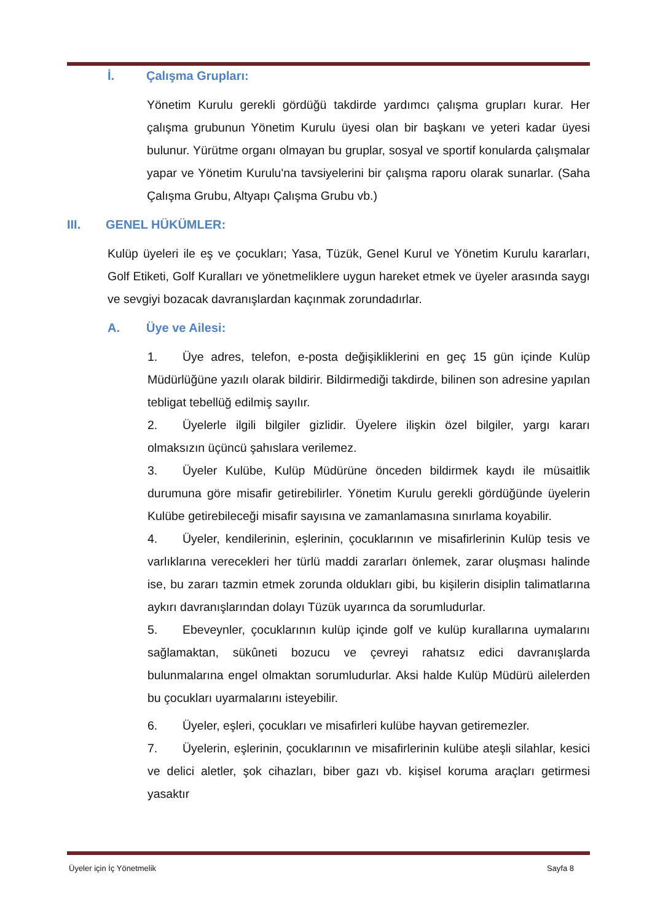İ. Çalışma Grupları:
Yönetim Kurulu gerekli gördüğü takdirde yardımcı çalışma grupları kurar. Her çalışma grubunun Yönetim Kurulu üyesi olan bir başkanı ve yeteri kadar üyesi bulunur. Yürütme organı olmayan bu gruplar, sosyal ve sportif konularda çalışmalar yapar ve Yönetim Kurulu'na tavsiyelerini bir çalışma raporu olarak sunarlar. (Saha Çalışma Grubu, Altyapı Çalışma Grubu vb.)
III. GENEL HÜKÜMLER:
Kulüp üyeleri ile eş ve çocukları; Yasa, Tüzük, Genel Kurul ve Yönetim Kurulu kararları, Golf Etiketi, Golf Kuralları ve yönetmeliklere uygun hareket etmek ve üyeler arasında saygı ve sevgiyi bozacak davranışlardan kaçınmak zorundadırlar.
A. Üye ve Ailesi:
1. Üye adres, telefon, e-posta değişikliklerini en geç 15 gün içinde Kulüp Müdürlüğüne yazılı olarak bildirir. Bildirmediği takdirde, bilinen son adresine yapılan tebligat tebellüğ edilmiş sayılır.
2. Üyelerle ilgili bilgiler gizlidir. Üyelere ilişkin özel bilgiler, yargı kararı olmaksızın üçüncü şahıslara verilemez.
3. Üyeler Kulübe, Kulüp Müdürüne önceden bildirmek kaydı ile müsaitlik durumuna göre misafir getirebilirler. Yönetim Kurulu gerekli gördüğünde üyelerin Kulübe getirebileceği misafir sayısına ve zamanlamasına sınırlama koyabilir.
4. Üyeler, kendilerinin, eşlerinin, çocuklarının ve misafirlerinin Kulüp tesis ve varlıklarına verecekleri her türlü maddi zararları önlemek, zarar oluşması halinde ise, bu zararı tazmin etmek zorunda oldukları gibi, bu kişilerin disiplin talimatlarına aykırı davranışlarından dolayı Tüzük uyarınca da sorumludurlar.
5. Ebeveynler, çocuklarının kulüp içinde golf ve kulüp kurallarına uymalarını sağlamaktan, sükûneti bozucu ve çevreyi rahatsız edici davranışlarda bulunmalarına engel olmaktan sorumludurlar. Aksi halde Kulüp Müdürü ailelerden bu çocukları uyarmalarını isteyebilir.
6. Üyeler, eşleri, çocukları ve misafirleri kulübe hayvan getiremezler.
7. Üyelerin, eşlerinin, çocuklarının ve misafirlerinin kulübe ateşli silahlar, kesici ve delici aletler, şok cihazları, biber gazı vb. kişisel koruma araçları getirmesi yasaktır
Üyeler için İç Yönetmelik Sayfa 8